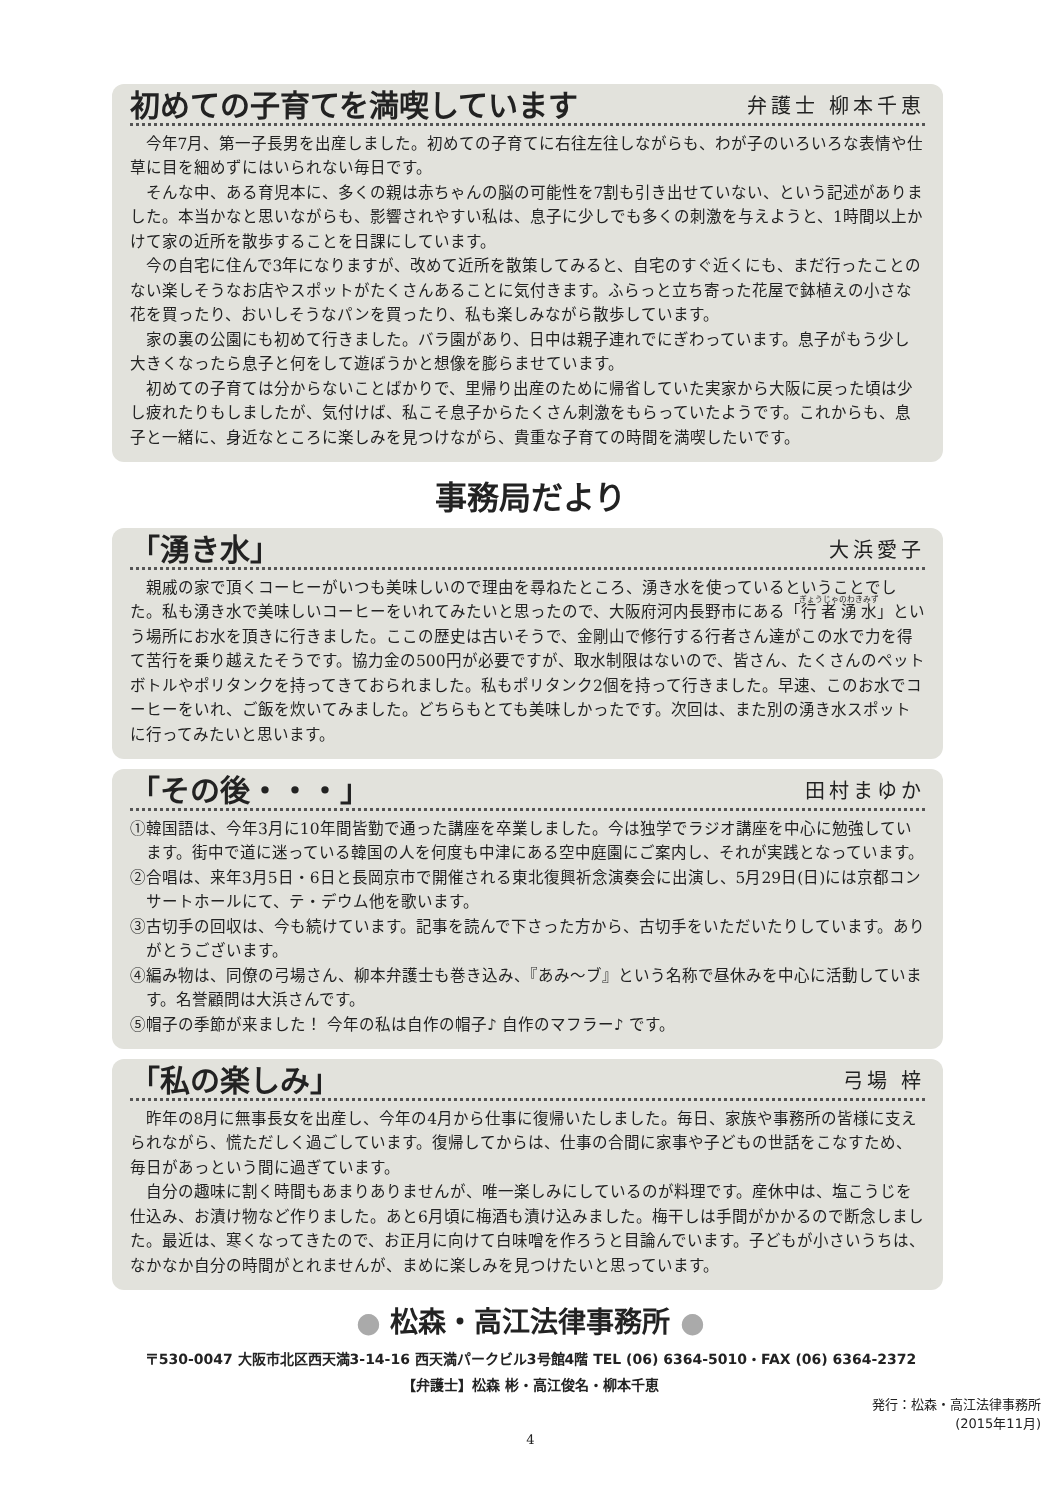初めての子育てを満喫しています 弁護士 柳本千恵
今年7月、第一子長男を出産しました。初めての子育てに右往左往しながらも、わが子のいろいろな表情や仕草に目を細めずにはいられない毎日です。
そんな中、ある育児本に、多くの親は赤ちゃんの脳の可能性を7割も引き出せていない、という記述がありました。本当かなと思いながらも、影響されやすい私は、息子に少しでも多くの刺激を与えようと、1時間以上かけて家の近所を散歩することを日課にしています。
今の自宅に住んで3年になりますが、改めて近所を散策してみると、自宅のすぐ近くにも、まだ行ったことのない楽しそうなお店やスポットがたくさんあることに気付きます。ふらっと立ち寄った花屋で鉢植えの小さな花を買ったり、おいしそうなパンを買ったり、私も楽しみながら散歩しています。
家の裏の公園にも初めて行きました。バラ園があり、日中は親子連れでにぎわっています。息子がもう少し大きくなったら息子と何をして遊ぼうかと想像を膨らませています。
初めての子育ては分からないことばかりで、里帰り出産のために帰省していた実家から大阪に戻った頃は少し疲れたりもしましたが、気付けば、私こそ息子からたくさん刺激をもらっていたようです。これからも、息子と一緒に、身近なところに楽しみを見つけながら、貴重な子育ての時間を満喫したいです。
事務局だより
「湧き水」 大浜愛子
親戚の家で頂くコーヒーがいつも美味しいので理由を尋ねたところ、湧き水を使っているということでした。私も湧き水で美味しいコーヒーをいれてみたいと思ったので、大阪府河内長野市にある「行者湧水」という場所にお水を頂きに行きました。ここの歴史は古いそうで、金剛山で修行する行者さん達がこの水で力を得て苦行を乗り越えたそうです。協力金の500円が必要ですが、取水制限はないので、皆さん、たくさんのペットボトルやポリタンクを持ってきておられました。私もポリタンク2個を持って行きました。早速、このお水でコーヒーをいれ、ご飯を炊いてみました。どちらもとても美味しかったです。次回は、また別の湧き水スポットに行ってみたいと思います。
「その後・・・」 田村まゆか
①韓国語は、今年3月に10年間皆勤で通った講座を卒業しました。今は独学でラジオ講座を中心に勉強しています。街中で道に迷っている韓国の人を何度も中津にある空中庭園にご案内し、それが実践となっています。
②合唱は、来年3月5日・6日と長岡京市で開催される東北復興祈念演奏会に出演し、5月29日(日)には京都コンサートホールにて、テ・デウム他を歌います。
③古切手の回収は、今も続けています。記事を読んで下さった方から、古切手をいただいたりしています。ありがとうございます。
④編み物は、同僚の弓場さん、柳本弁護士も巻き込み、『あみ〜ブ』という名称で昼休みを中心に活動しています。名誉顧問は大浜さんです。
⑤帽子の季節が来ました！ 今年の私は自作の帽子♪ 自作のマフラー♪ です。
「私の楽しみ」 弓場 梓
昨年の8月に無事長女を出産し、今年の4月から仕事に復帰いたしました。毎日、家族や事務所の皆様に支えられながら、慌ただしく過ごしています。復帰してからは、仕事の合間に家事や子どもの世話をこなすため、毎日があっという間に過ぎています。
自分の趣味に割く時間もあまりありませんが、唯一楽しみにしているのが料理です。産休中は、塩こうじを仕込み、お漬け物など作りました。あと6月頃に梅酒も漬け込みました。梅干しは手間がかかるので断念しました。最近は、寒くなってきたので、お正月に向けて白味噌を作ろうと目論んでいます。子どもが小さいうちは、なかなか自分の時間がとれませんが、まめに楽しみを見つけたいと思っています。
● 松森・高江法律事務所 ●
〒530-0047 大阪市北区西天満3-14-16 西天満パークビル3号館4階 TEL (06) 6364-5010・FAX (06) 6364-2372
【弁護士】松森 彬・高江俊名・柳本千恵
発行：松森・高江法律事務所
(2015年11月)
4